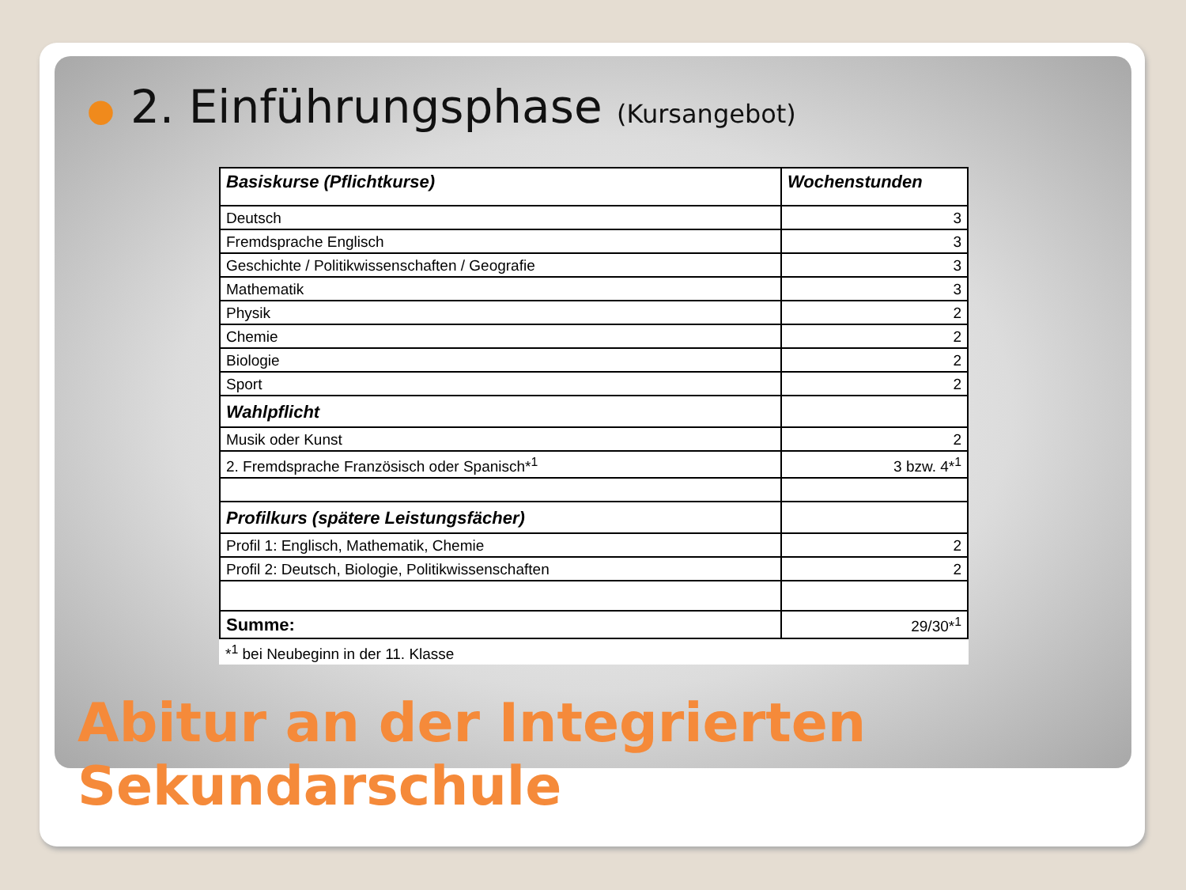● 2. Einführungsphase (Kursangebot)
| Basiskurse (Pflichtkurse) | Wochenstunden |
| --- | --- |
| Deutsch | 3 |
| Fremdsprache Englisch | 3 |
| Geschichte / Politikwissenschaften / Geografie | 3 |
| Mathematik | 3 |
| Physik | 2 |
| Chemie | 2 |
| Biologie | 2 |
| Sport | 2 |
| Wahlpflicht | |
| Musik oder Kunst | 2 |
| 2. Fremdsprache Französisch oder Spanisch*<sup>1</sup> | 3 bzw. 4*<sup>1</sup> |
| Profilkurs (spätere Leistungsfächer) | |
| Profil 1: Englisch, Mathematik, Chemie | 2 |
| Profil 2: Deutsch, Biologie, Politikwissenschaften | 2 |
| Summe: | 29/30*<sup>1</sup> |
| *<sup>1</sup> bei Neubeginn in der 11. Klasse | |
Abitur an der Integrierten
Sekundarschule